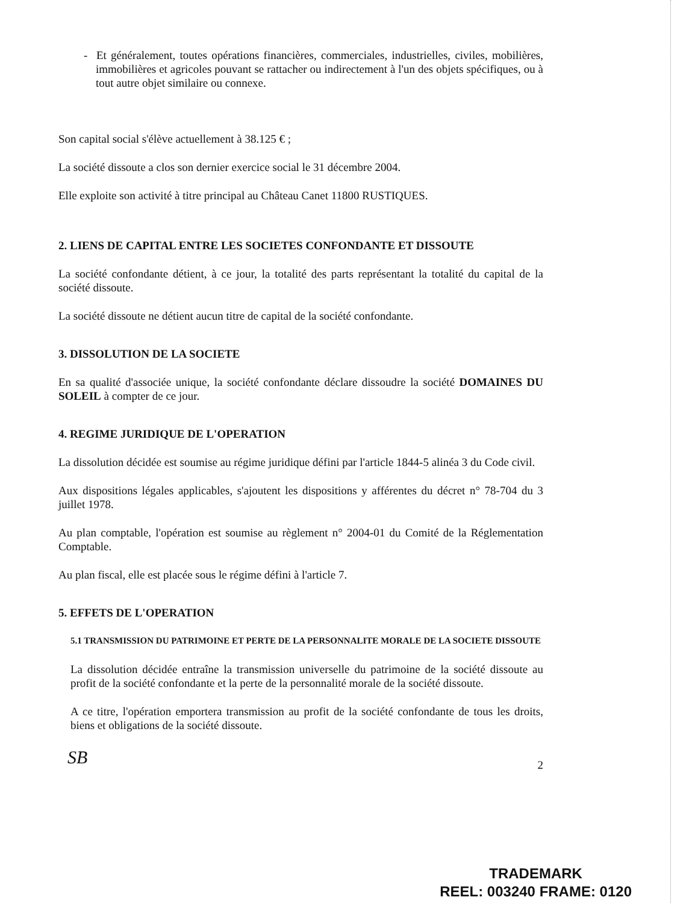- Et généralement, toutes opérations financières, commerciales, industrielles, civiles, mobilières, immobilières et agricoles pouvant se rattacher ou indirectement à l'un des objets spécifiques, ou à tout autre objet similaire ou connexe.
Son capital social s'élève actuellement à 38.125 € ;
La société dissoute a clos son dernier exercice social le 31 décembre 2004.
Elle exploite son activité à titre principal au Château Canet 11800 RUSTIQUES.
2. LIENS DE CAPITAL ENTRE LES SOCIETES CONFONDANTE ET DISSOUTE
La société confondante détient, à ce jour, la totalité des parts représentant la totalité du capital de la société dissoute.
La société dissoute ne détient aucun titre de capital de la société confondante.
3. DISSOLUTION DE LA SOCIETE
En sa qualité d'associée unique, la société confondante déclare dissoudre la société DOMAINES DU SOLEIL à compter de ce jour.
4. REGIME JURIDIQUE DE L'OPERATION
La dissolution décidée est soumise au régime juridique défini par l'article 1844-5 alinéa 3 du Code civil.
Aux dispositions légales applicables, s'ajoutent les dispositions y afférentes du décret n° 78-704 du 3 juillet 1978.
Au plan comptable, l'opération est soumise au règlement n° 2004-01 du Comité de la Réglementation Comptable.
Au plan fiscal, elle est placée sous le régime défini à l'article 7.
5. EFFETS DE L'OPERATION
5.1 TRANSMISSION DU PATRIMOINE ET PERTE DE LA PERSONNALITE MORALE DE LA SOCIETE DISSOUTE
La dissolution décidée entraîne la transmission universelle du patrimoine de la société dissoute au profit de la société confondante et la perte de la personnalité morale de la société dissoute.
A ce titre, l'opération emportera transmission au profit de la société confondante de tous les droits, biens et obligations de la société dissoute.
SB
2
TRADEMARK
REEL: 003240 FRAME: 0120